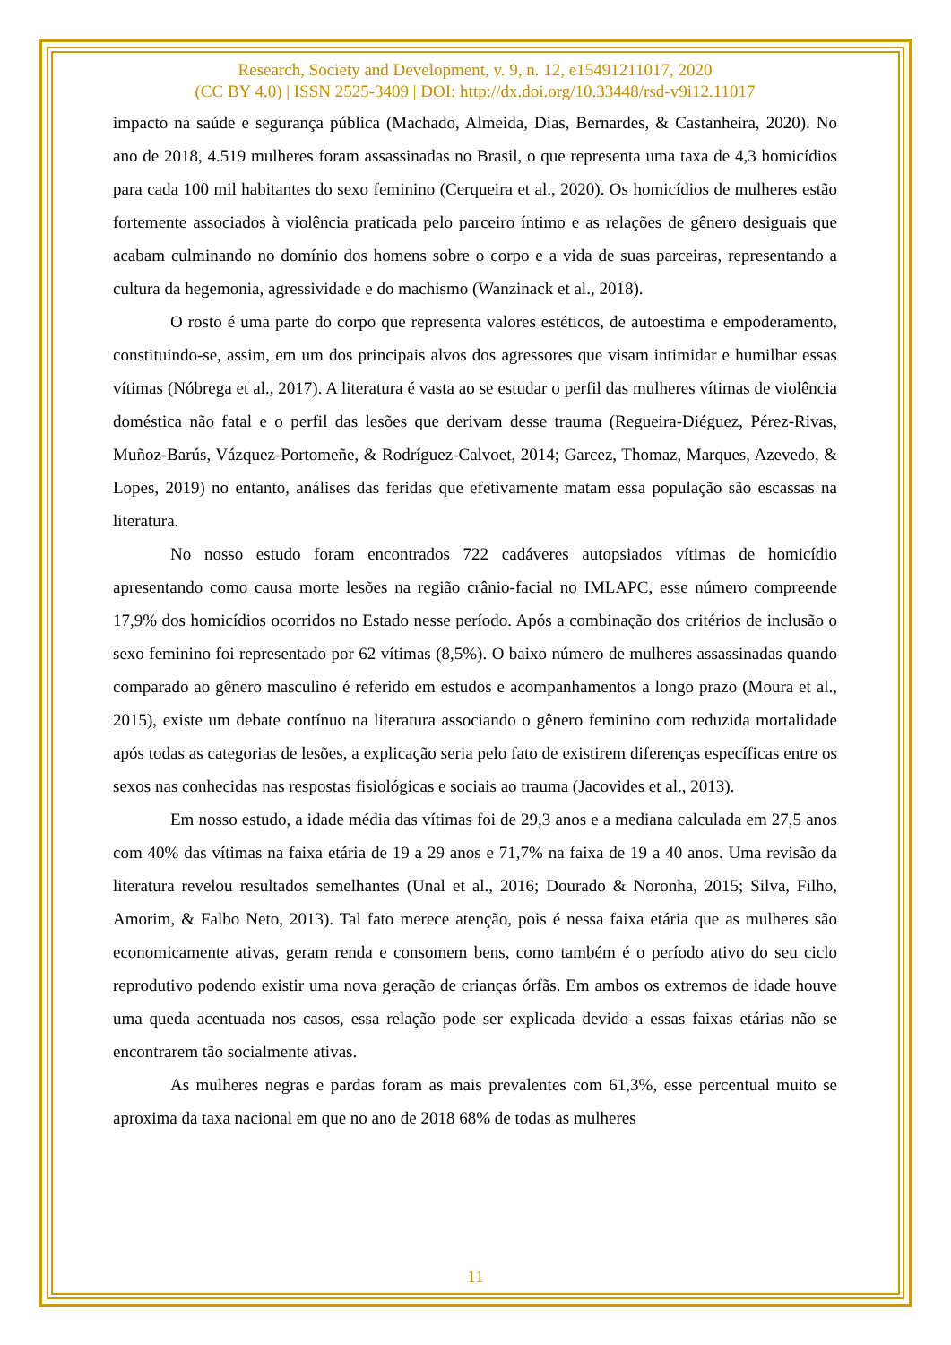Research, Society and Development, v. 9, n. 12, e15491211017, 2020
(CC BY 4.0) | ISSN 2525-3409 | DOI: http://dx.doi.org/10.33448/rsd-v9i12.11017
impacto na saúde e segurança pública (Machado, Almeida, Dias, Bernardes, & Castanheira, 2020). No ano de 2018, 4.519 mulheres foram assassinadas no Brasil, o que representa uma taxa de 4,3 homicídios para cada 100 mil habitantes do sexo feminino (Cerqueira et al., 2020). Os homicídios de mulheres estão fortemente associados à violência praticada pelo parceiro íntimo e as relações de gênero desiguais que acabam culminando no domínio dos homens sobre o corpo e a vida de suas parceiras, representando a cultura da hegemonia, agressividade e do machismo (Wanzinack et al., 2018).
O rosto é uma parte do corpo que representa valores estéticos, de autoestima e empoderamento, constituindo-se, assim, em um dos principais alvos dos agressores que visam intimidar e humilhar essas vítimas (Nóbrega et al., 2017). A literatura é vasta ao se estudar o perfil das mulheres vítimas de violência doméstica não fatal e o perfil das lesões que derivam desse trauma (Regueira-Diéguez, Pérez-Rivas, Muñoz-Barús, Vázquez-Portomeñe, & Rodríguez-Calvoet, 2014; Garcez, Thomaz, Marques, Azevedo, & Lopes, 2019) no entanto, análises das feridas que efetivamente matam essa população são escassas na literatura.
No nosso estudo foram encontrados 722 cadáveres autopsiados vítimas de homicídio apresentando como causa morte lesões na região crânio-facial no IMLAPC, esse número compreende 17,9% dos homicídios ocorridos no Estado nesse período. Após a combinação dos critérios de inclusão o sexo feminino foi representado por 62 vítimas (8,5%). O baixo número de mulheres assassinadas quando comparado ao gênero masculino é referido em estudos e acompanhamentos a longo prazo (Moura et al., 2015), existe um debate contínuo na literatura associando o gênero feminino com reduzida mortalidade após todas as categorias de lesões, a explicação seria pelo fato de existirem diferenças específicas entre os sexos nas conhecidas nas respostas fisiológicas e sociais ao trauma (Jacovides et al., 2013).
Em nosso estudo, a idade média das vítimas foi de 29,3 anos e a mediana calculada em 27,5 anos com 40% das vítimas na faixa etária de 19 a 29 anos e 71,7% na faixa de 19 a 40 anos. Uma revisão da literatura revelou resultados semelhantes (Unal et al., 2016; Dourado & Noronha, 2015; Silva, Filho, Amorim, & Falbo Neto, 2013). Tal fato merece atenção, pois é nessa faixa etária que as mulheres são economicamente ativas, geram renda e consomem bens, como também é o período ativo do seu ciclo reprodutivo podendo existir uma nova geração de crianças órfãs. Em ambos os extremos de idade houve uma queda acentuada nos casos, essa relação pode ser explicada devido a essas faixas etárias não se encontrarem tão socialmente ativas.
As mulheres negras e pardas foram as mais prevalentes com 61,3%, esse percentual muito se aproxima da taxa nacional em que no ano de 2018 68% de todas as mulheres
11